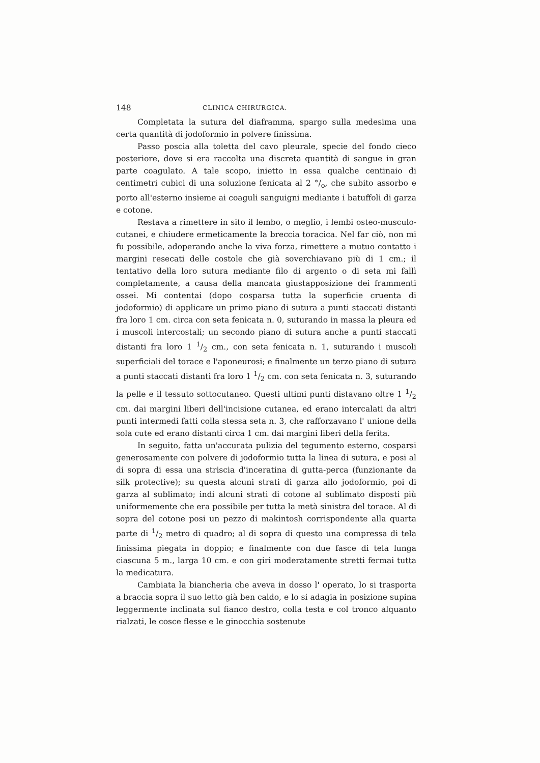148 CLINICA CHIRURGICA.
Completata la sutura del diaframma, spargo sulla medesima una certa quantità di jodoformio in polvere finissima.
Passo poscia alla toletta del cavo pleurale, specie del fondo cieco posteriore, dove si era raccolta una discreta quantità di sangue in gran parte coagulato. A tale scopo, inietto in essa qualche centinaio di centimetri cubici di una soluzione fenicata al 2 °/<sub>o</sub>, che subito assorbo e porto all'esterno insieme ai coaguli sanguigni mediante i batuffoli di garza e cotone.
Restava a rimettere in sito il lembo, o meglio, i lembi osteo-musculo-cutanei, e chiudere ermeticamente la breccia toracica. Nel far ciò, non mi fu possibile, adoperando anche la viva forza, rimettere a mutuo contatto i margini resecati delle costole che già soverchiavano più di 1 cm.; il tentativo della loro sutura mediante filo di argento o di seta mi fallì completamente, a causa della mancata giustapposizione dei frammenti ossei. Mi contentai (dopo cosparsa tutta la superficie cruenta di jodoformio) di applicare un primo piano di sutura a punti staccati distanti fra loro 1 cm. circa con seta fenicata n. 0, suturando in massa la pleura ed i muscoli intercostali; un secondo piano di sutura anche a punti staccati distanti fra loro 1 1/2 cm., con seta fenicata n. 1, suturando i muscoli superficiali del torace e l'aponeurosi; e finalmente un terzo piano di sutura a punti staccati distanti fra loro 1 1/2 cm. con seta fenicata n. 3, suturando la pelle e il tessuto sottocutaneo. Questi ultimi punti distavano oltre 1 1/2 cm. dai margini liberi dell'incisione cutanea, ed erano intercalati da altri punti intermedi fatti colla stessa seta n. 3, che rafforzavano l' unione della sola cute ed erano distanti circa 1 cm. dai margini liberi della ferita.
In seguito, fatta un'accurata pulizia del tegumento esterno, cosparsi generosamente con polvere di jodoformio tutta la linea di sutura, e posi al di sopra di essa una striscia d'inceratina di gutta-perca (funzionante da silk protective); su questa alcuni strati di garza allo jodoformio, poi di garza al sublimato; indi alcuni strati di cotone al sublimato disposti più uniformemente che era possibile per tutta la metà sinistra del torace. Al di sopra del cotone posi un pezzo di makintosh corrispondente alla quarta parte di 1/2 metro di quadro; al di sopra di questo una compressa di tela finissima piegata in doppio; e finalmente con due fasce di tela lunga ciascuna 5 m., larga 10 cm. e con giri moderatamente stretti fermai tutta la medicatura.
Cambiata la biancheria che aveva in dosso l' operato, lo si trasporta a braccia sopra il suo letto già ben caldo, e lo si adagia in posizione supina leggermente inclinata sul fianco destro, colla testa e col tronco alquanto rialzati, le cosce flesse e le ginocchia sostenute